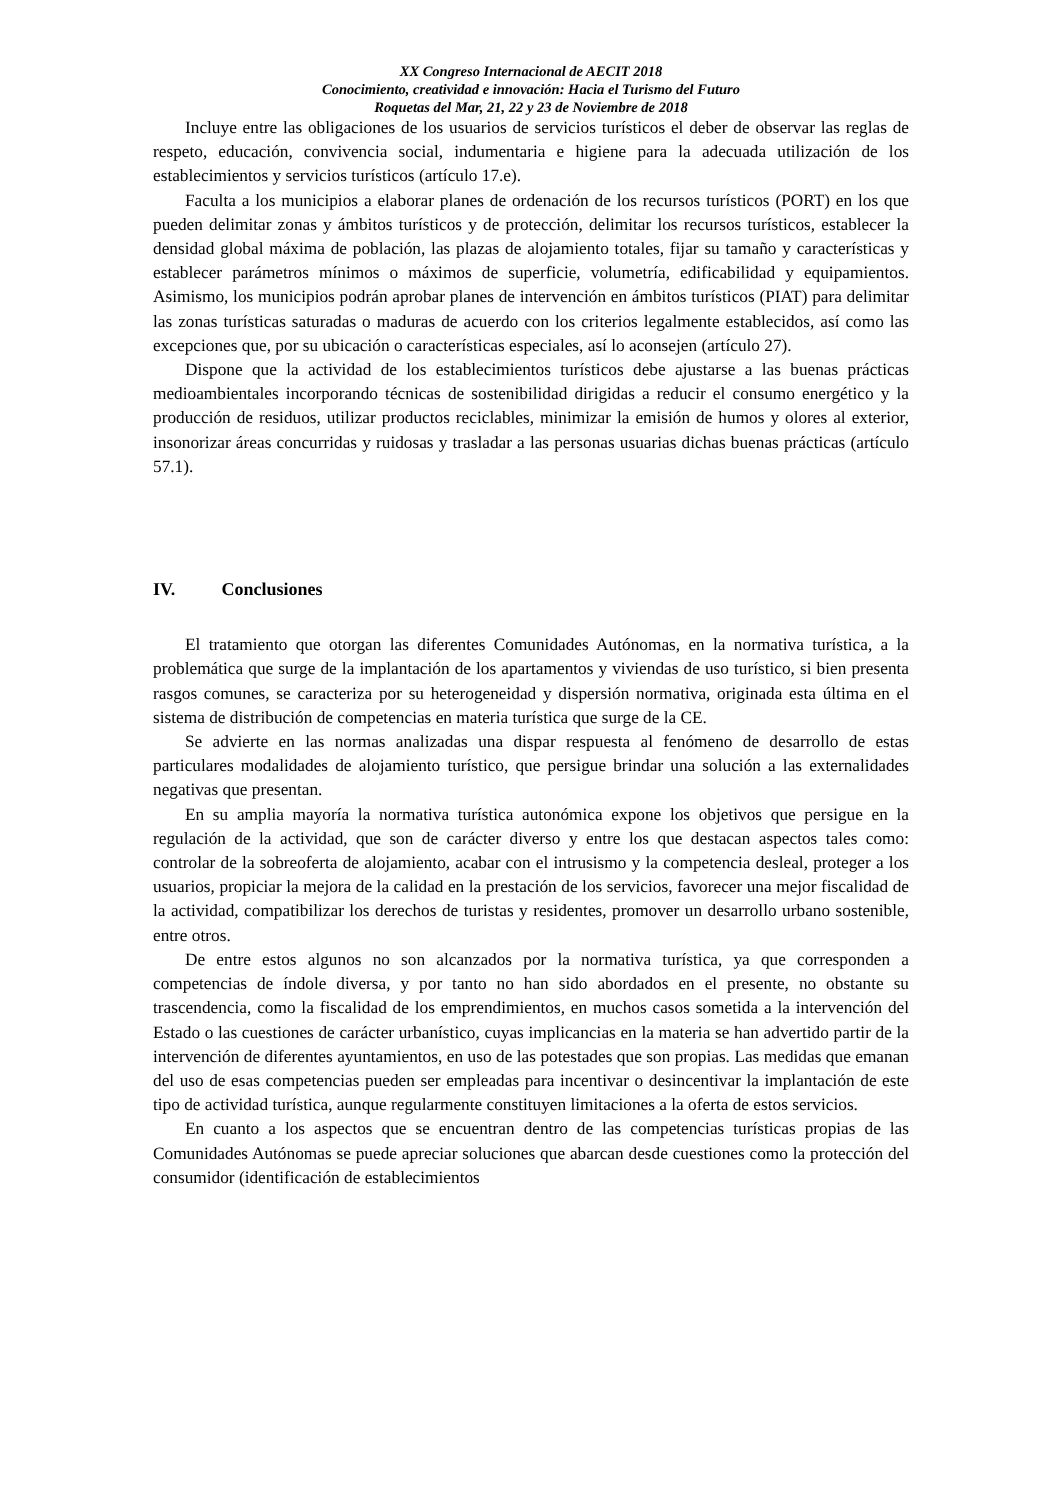XX Congreso Internacional de AECIT 2018
Conocimiento, creatividad e innovación: Hacia el Turismo del Futuro
Roquetas del Mar, 21, 22 y 23 de Noviembre de 2018
Incluye entre las obligaciones de los usuarios de servicios turísticos el deber de observar las reglas de respeto, educación, convivencia social, indumentaria e higiene para la adecuada utilización de los establecimientos y servicios turísticos (artículo 17.e).
Faculta a los municipios a elaborar planes de ordenación de los recursos turísticos (PORT) en los que pueden delimitar zonas y ámbitos turísticos y de protección, delimitar los recursos turísticos, establecer la densidad global máxima de población, las plazas de alojamiento totales, fijar su tamaño y características y establecer parámetros mínimos o máximos de superficie, volumetría, edificabilidad y equipamientos. Asimismo, los municipios podrán aprobar planes de intervención en ámbitos turísticos (PIAT) para delimitar las zonas turísticas saturadas o maduras de acuerdo con los criterios legalmente establecidos, así como las excepciones que, por su ubicación o características especiales, así lo aconsejen (artículo 27).
Dispone que la actividad de los establecimientos turísticos debe ajustarse a las buenas prácticas medioambientales incorporando técnicas de sostenibilidad dirigidas a reducir el consumo energético y la producción de residuos, utilizar productos reciclables, minimizar la emisión de humos y olores al exterior, insonorizar áreas concurridas y ruidosas y trasladar a las personas usuarias dichas buenas prácticas (artículo 57.1).
IV. Conclusiones
El tratamiento que otorgan las diferentes Comunidades Autónomas, en la normativa turística, a la problemática que surge de la implantación de los apartamentos y viviendas de uso turístico, si bien presenta rasgos comunes, se caracteriza por su heterogeneidad y dispersión normativa, originada esta última en el sistema de distribución de competencias en materia turística que surge de la CE.
Se advierte en las normas analizadas una dispar respuesta al fenómeno de desarrollo de estas particulares modalidades de alojamiento turístico, que persigue brindar una solución a las externalidades negativas que presentan.
En su amplia mayoría la normativa turística autonómica expone los objetivos que persigue en la regulación de la actividad, que son de carácter diverso y entre los que destacan aspectos tales como: controlar de la sobreoferta de alojamiento, acabar con el intrusismo y la competencia desleal, proteger a los usuarios, propiciar la mejora de la calidad en la prestación de los servicios, favorecer una mejor fiscalidad de la actividad, compatibilizar los derechos de turistas y residentes, promover un desarrollo urbano sostenible, entre otros.
De entre estos algunos no son alcanzados por la normativa turística, ya que corresponden a competencias de índole diversa, y por tanto no han sido abordados en el presente, no obstante su trascendencia, como la fiscalidad de los emprendimientos, en muchos casos sometida a la intervención del Estado o las cuestiones de carácter urbanístico, cuyas implicancias en la materia se han advertido partir de la intervención de diferentes ayuntamientos, en uso de las potestades que son propias. Las medidas que emanan del uso de esas competencias pueden ser empleadas para incentivar o desincentivar la implantación de este tipo de actividad turística, aunque regularmente constituyen limitaciones a la oferta de estos servicios.
En cuanto a los aspectos que se encuentran dentro de las competencias turísticas propias de las Comunidades Autónomas se puede apreciar soluciones que abarcan desde cuestiones como la protección del consumidor (identificación de establecimientos